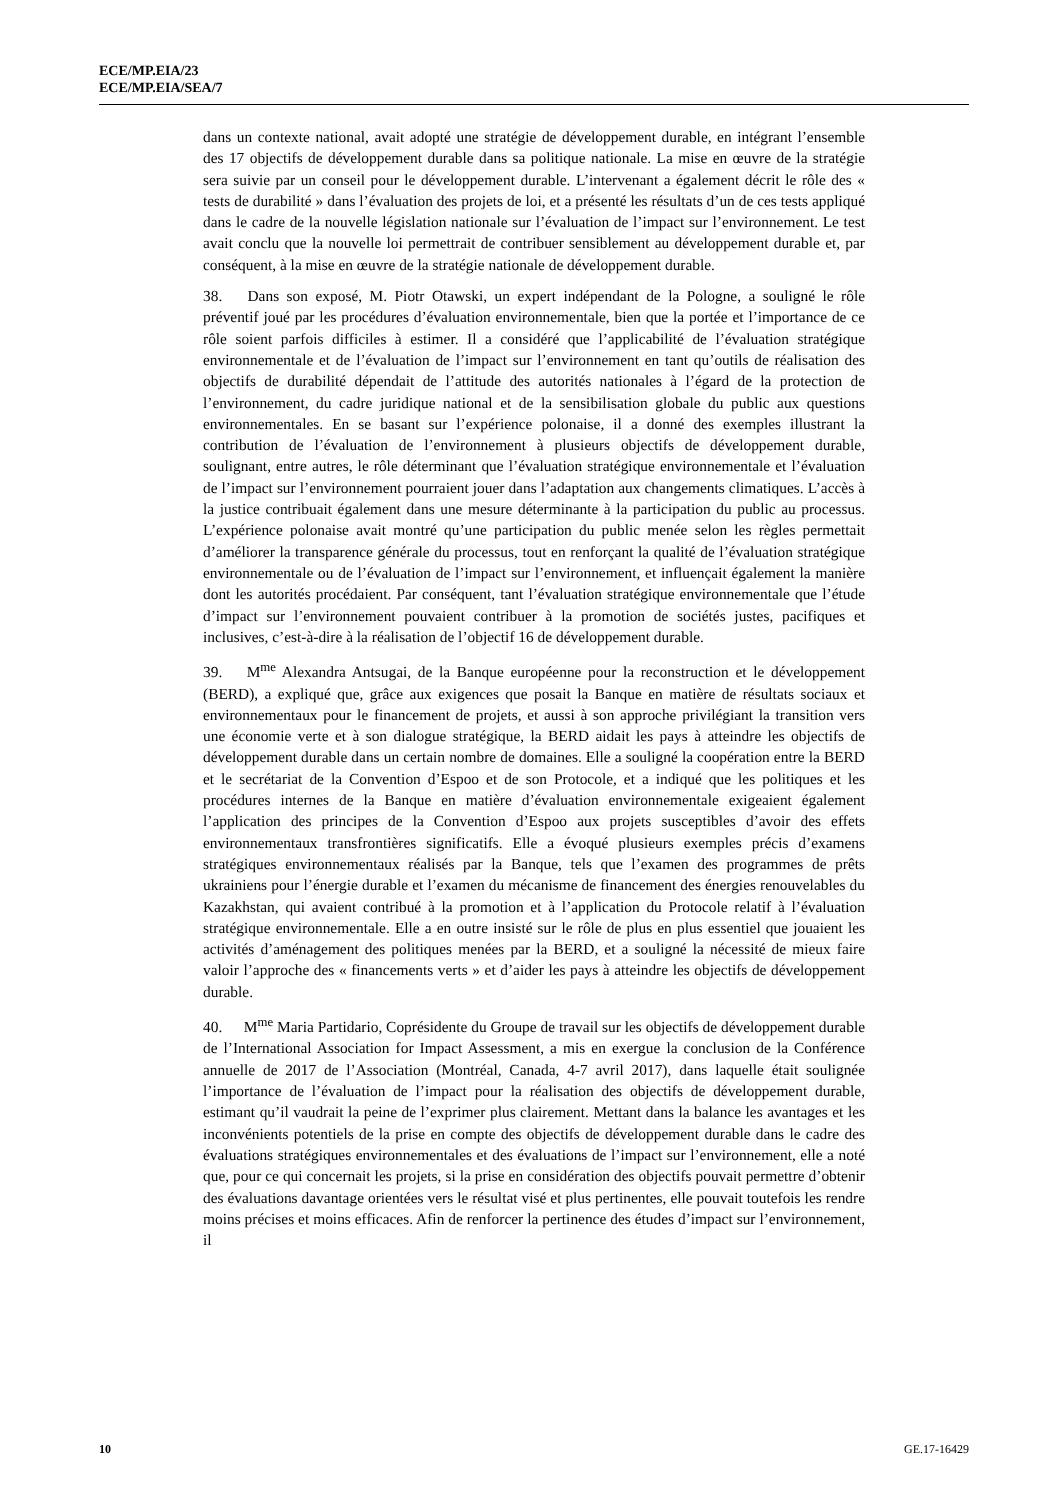ECE/MP.EIA/23
ECE/MP.EIA/SEA/7
dans un contexte national, avait adopté une stratégie de développement durable, en intégrant l’ensemble des 17 objectifs de développement durable dans sa politique nationale. La mise en œuvre de la stratégie sera suivie par un conseil pour le développement durable. L’intervenant a également décrit le rôle des « tests de durabilité » dans l’évaluation des projets de loi, et a présenté les résultats d’un de ces tests appliqué dans le cadre de la nouvelle législation nationale sur l’évaluation de l’impact sur l’environnement. Le test avait conclu que la nouvelle loi permettrait de contribuer sensiblement au développement durable et, par conséquent, à la mise en œuvre de la stratégie nationale de développement durable.
38. Dans son exposé, M. Piotr Otawski, un expert indépendant de la Pologne, a souligné le rôle préventif joué par les procédures d’évaluation environnementale, bien que la portée et l’importance de ce rôle soient parfois difficiles à estimer. Il a considéré que l’applicabilité de l’évaluation stratégique environnementale et de l’évaluation de l’impact sur l’environnement en tant qu’outils de réalisation des objectifs de durabilité dépendait de l’attitude des autorités nationales à l’égard de la protection de l’environnement, du cadre juridique national et de la sensibilisation globale du public aux questions environnementales. En se basant sur l’expérience polonaise, il a donné des exemples illustrant la contribution de l’évaluation de l’environnement à plusieurs objectifs de développement durable, soulignant, entre autres, le rôle déterminant que l’évaluation stratégique environnementale et l’évaluation de l’impact sur l’environnement pourraient jouer dans l’adaptation aux changements climatiques. L’accès à la justice contribuait également dans une mesure déterminante à la participation du public au processus. L’expérience polonaise avait montré qu’une participation du public menée selon les règles permettait d’améliorer la transparence générale du processus, tout en renforçant la qualité de l’évaluation stratégique environnementale ou de l’évaluation de l’impact sur l’environnement, et influençait également la manière dont les autorités procédaient. Par conséquent, tant l’évaluation stratégique environnementale que l’étude d’impact sur l’environnement pouvaient contribuer à la promotion de sociétés justes, pacifiques et inclusives, c’est-à-dire à la réalisation de l’objectif 16 de développement durable.
39. M<sup>me</sup> Alexandra Antsugai, de la Banque européenne pour la reconstruction et le développement (BERD), a expliqué que, grâce aux exigences que posait la Banque en matière de résultats sociaux et environnementaux pour le financement de projets, et aussi à son approche privilégiant la transition vers une économie verte et à son dialogue stratégique, la BERD aidait les pays à atteindre les objectifs de développement durable dans un certain nombre de domaines. Elle a souligné la coopération entre la BERD et le secrétariat de la Convention d’Espoo et de son Protocole, et a indiqué que les politiques et les procédures internes de la Banque en matière d’évaluation environnementale exigeaient également l’application des principes de la Convention d’Espoo aux projets susceptibles d’avoir des effets environnementaux transfrontières significatifs. Elle a évoqué plusieurs exemples précis d’examens stratégiques environnementaux réalisés par la Banque, tels que l’examen des programmes de prêts ukrainiens pour l’énergie durable et l’examen du mécanisme de financement des énergies renouvelables du Kazakhstan, qui avaient contribué à la promotion et à l’application du Protocole relatif à l’évaluation stratégique environnementale. Elle a en outre insisté sur le rôle de plus en plus essentiel que jouaient les activités d’aménagement des politiques menées par la BERD, et a souligné la nécessité de mieux faire valoir l’approche des « financements verts » et d’aider les pays à atteindre les objectifs de développement durable.
40. M<sup>me</sup> Maria Partidario, Coprésidente du Groupe de travail sur les objectifs de développement durable de l’International Association for Impact Assessment, a mis en exergue la conclusion de la Conférence annuelle de 2017 de l’Association (Montréal, Canada, 4-7 avril 2017), dans laquelle était soulignée l’importance de l’évaluation de l’impact pour la réalisation des objectifs de développement durable, estimant qu’il vaudrait la peine de l’exprimer plus clairement. Mettant dans la balance les avantages et les inconvénients potentiels de la prise en compte des objectifs de développement durable dans le cadre des évaluations stratégiques environnementales et des évaluations de l’impact sur l’environnement, elle a noté que, pour ce qui concernait les projets, si la prise en considération des objectifs pouvait permettre d’obtenir des évaluations davantage orientées vers le résultat visé et plus pertinentes, elle pouvait toutefois les rendre moins précises et moins efficaces. Afin de renforcer la pertinence des études d’impact sur l’environnement, il
10 GE.17-16429